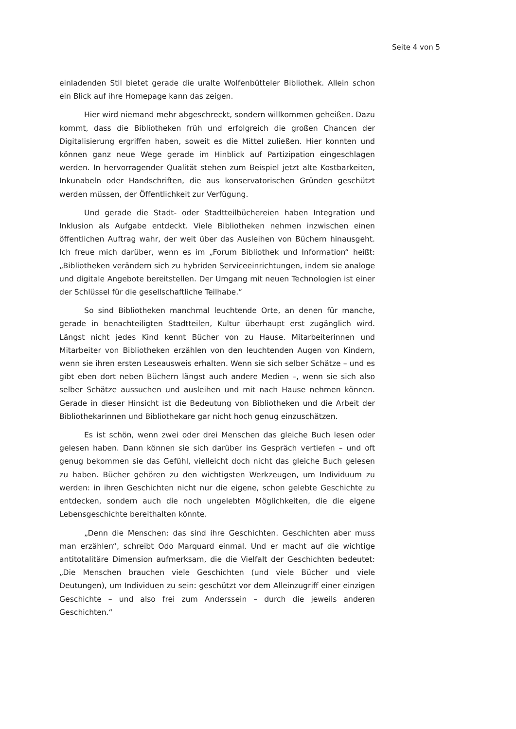Seite 4 von 5
einladenden Stil bietet gerade die uralte Wolfenbütteler Bibliothek. Allein schon ein Blick auf ihre Homepage kann das zeigen.
Hier wird niemand mehr abgeschreckt, sondern willkommen geheißen. Dazu kommt, dass die Bibliotheken früh und erfolgreich die großen Chancen der Digitalisierung ergriffen haben, soweit es die Mittel zuließen. Hier konnten und können ganz neue Wege gerade im Hinblick auf Partizipation eingeschlagen werden. In hervorragender Qualität stehen zum Beispiel jetzt alte Kostbarkeiten, Inkunabeln oder Handschriften, die aus konservatorischen Gründen geschützt werden müssen, der Öffentlichkeit zur Verfügung.
Und gerade die Stadt- oder Stadtteilbüchereien haben Integration und Inklusion als Aufgabe entdeckt. Viele Bibliotheken nehmen inzwischen einen öffentlichen Auftrag wahr, der weit über das Ausleihen von Büchern hinausgeht. Ich freue mich darüber, wenn es im „Forum Bibliothek und Information“ heißt: „Bibliotheken verändern sich zu hybriden Serviceeinrichtungen, indem sie analoge und digitale Angebote bereitstellen. Der Umgang mit neuen Technologien ist einer der Schlüssel für die gesellschaftliche Teilhabe.“
So sind Bibliotheken manchmal leuchtende Orte, an denen für manche, gerade in benachteiligten Stadtteilen, Kultur überhaupt erst zugänglich wird. Längst nicht jedes Kind kennt Bücher von zu Hause. Mitarbeiterinnen und Mitarbeiter von Bibliotheken erzählen von den leuchtenden Augen von Kindern, wenn sie ihren ersten Leseausweis erhalten. Wenn sie sich selber Schätze – und es gibt eben dort neben Büchern längst auch andere Medien –, wenn sie sich also selber Schätze aussuchen und ausleihen und mit nach Hause nehmen können. Gerade in dieser Hinsicht ist die Bedeutung von Bibliotheken und die Arbeit der Bibliothekarinnen und Bibliothekare gar nicht hoch genug einzuschätzen.
Es ist schön, wenn zwei oder drei Menschen das gleiche Buch lesen oder gelesen haben. Dann können sie sich darüber ins Gespräch vertiefen – und oft genug bekommen sie das Gefühl, vielleicht doch nicht das gleiche Buch gelesen zu haben. Bücher gehören zu den wichtigsten Werkzeugen, um Individuum zu werden: in ihren Geschichten nicht nur die eigene, schon gelebte Geschichte zu entdecken, sondern auch die noch ungelebten Möglichkeiten, die die eigene Lebensgeschichte bereithalten könnte.
„Denn die Menschen: das sind ihre Geschichten. Geschichten aber muss man erzählen“, schreibt Odo Marquard einmal. Und er macht auf die wichtige antitotalitäre Dimension aufmerksam, die die Vielfalt der Geschichten bedeutet: „Die Menschen brauchen viele Geschichten (und viele Bücher und viele Deutungen), um Individuen zu sein: geschützt vor dem Alleinzugriff einer einzigen Geschichte – und also frei zum Anderssein – durch die jeweils anderen Geschichten.“